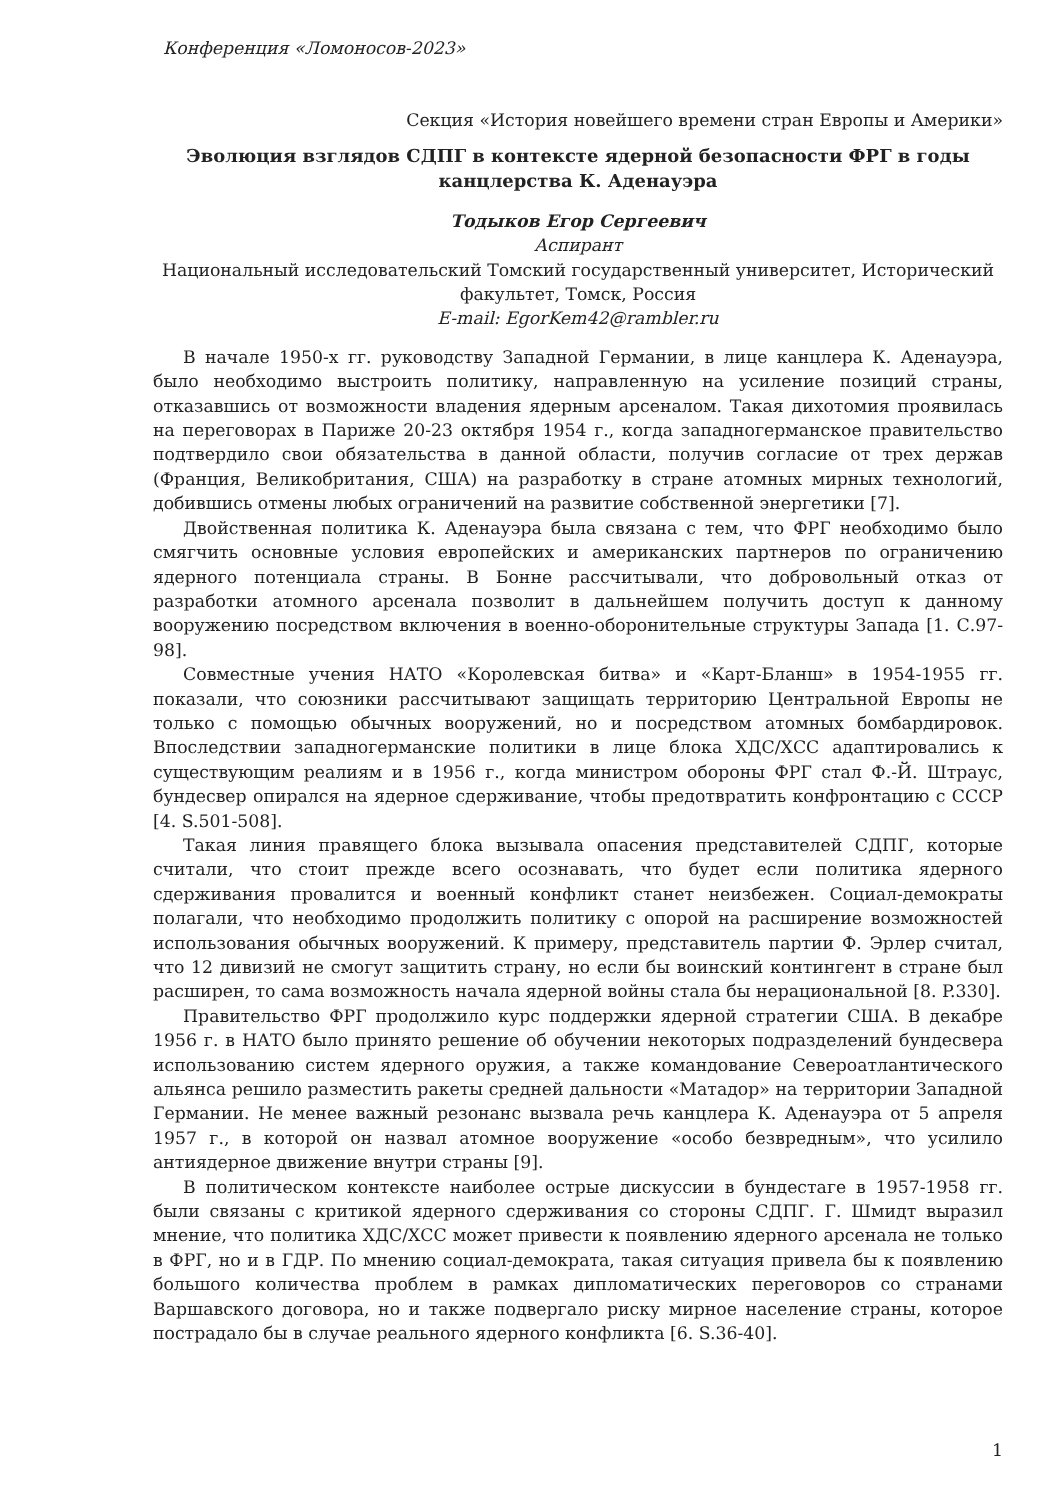Конференция «Ломоносов-2023»
Секция «История новейшего времени стран Европы и Америки»
Эволюция взглядов СДПГ в контексте ядерной безопасности ФРГ в годы канцлерства К. Аденауэра
Тодыков Егор Сергеевич
Аспирант
Национальный исследовательский Томский государственный университет, Исторический факультет, Томск, Россия
E-mail: EgorKem42@rambler.ru
В начале 1950-х гг. руководству Западной Германии, в лице канцлера К. Аденауэра, было необходимо выстроить политику, направленную на усиление позиций страны, отказавшись от возможности владения ядерным арсеналом. Такая дихотомия проявилась на переговорах в Париже 20-23 октября 1954 г., когда западногерманское правительство подтвердило свои обязательства в данной области, получив согласие от трех держав (Франция, Великобритания, США) на разработку в стране атомных мирных технологий, добившись отмены любых ограничений на развитие собственной энергетики [7].
Двойственная политика К. Аденауэра была связана с тем, что ФРГ необходимо было смягчить основные условия европейских и американских партнеров по ограничению ядерного потенциала страны. В Бонне рассчитывали, что добровольный отказ от разработки атомного арсенала позволит в дальнейшем получить доступ к данному вооружению посредством включения в военно-оборонительные структуры Запада [1. С.97-98].
Совместные учения НАТО «Королевская битва» и «Карт-Бланш» в 1954-1955 гг. показали, что союзники рассчитывают защищать территорию Центральной Европы не только с помощью обычных вооружений, но и посредством атомных бомбардировок. Впоследствии западногерманские политики в лице блока ХДС/ХСС адаптировались к существующим реалиям и в 1956 г., когда министром обороны ФРГ стал Ф.-Й. Штраус, бундесвер опирался на ядерное сдерживание, чтобы предотвратить конфронтацию с СССР [4. S.501-508].
Такая линия правящего блока вызывала опасения представителей СДПГ, которые считали, что стоит прежде всего осознавать, что будет если политика ядерного сдерживания провалится и военный конфликт станет неизбежен. Социал-демократы полагали, что необходимо продолжить политику с опорой на расширение возможностей использования обычных вооружений. К примеру, представитель партии Ф. Эрлер считал, что 12 дивизий не смогут защитить страну, но если бы воинский контингент в стране был расширен, то сама возможность начала ядерной войны стала бы нерациональной [8. P.330].
Правительство ФРГ продолжило курс поддержки ядерной стратегии США. В декабре 1956 г. в НАТО было принято решение об обучении некоторых подразделений бундесвера использованию систем ядерного оружия, а также командование Североатлантического альянса решило разместить ракеты средней дальности «Матадор» на территории Западной Германии. Не менее важный резонанс вызвала речь канцлера К. Аденауэра от 5 апреля 1957 г., в которой он назвал атомное вооружение «особо безвредным», что усилило антиядерное движение внутри страны [9].
В политическом контексте наиболее острые дискуссии в бундестаге в 1957-1958 гг. были связаны с критикой ядерного сдерживания со стороны СДПГ. Г. Шмидт выразил мнение, что политика ХДС/ХСС может привести к появлению ядерного арсенала не только в ФРГ, но и в ГДР. По мнению социал-демократа, такая ситуация привела бы к появлению большого количества проблем в рамках дипломатических переговоров со странами Варшавского договора, но и также подвергало риску мирное население страны, которое пострадало бы в случае реального ядерного конфликта [6. S.36-40].
1